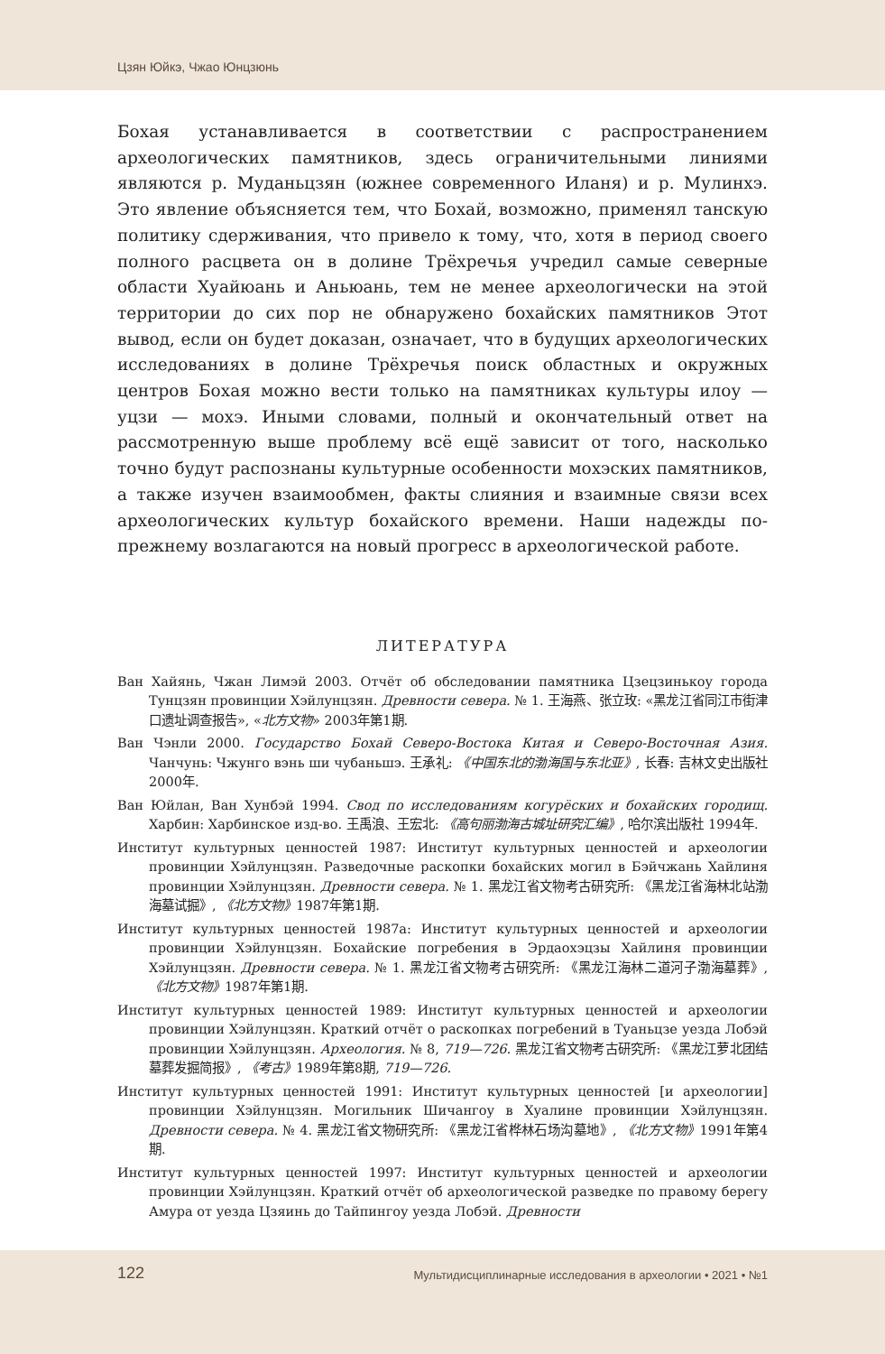Цзян Юйкэ, Чжао Юнцзюнь
Бохая устанавливается в соответствии с распространением археологических памятников, здесь ограничительными линиями являются р. Муданьцзян (южнее современного Иланя) и р. Мулинхэ. Это явление объясняется тем, что Бохай, возможно, применял танскую политику сдерживания, что привело к тому, что, хотя в период своего полного расцвета он в долине Трёхречья учредил самые северные области Хуайюань и Аньюань, тем не менее археологически на этой территории до сих пор не обнаружено бохайских памятников Этот вывод, если он будет доказан, означает, что в будущих археологических исследованиях в долине Трёхречья поиск областных и окружных центров Бохая можно вести только на памятниках культуры илоу — уцзи — мохэ. Иными словами, полный и окончательный ответ на рассмотренную выше проблему всё ещё зависит от того, насколько точно будут распознаны культурные особенности мохэских памятников, а также изучен взаимообмен, факты слияния и взаимные связи всех археологических культур бохайского времени. Наши надежды по-прежнему возлагаются на новый прогресс в археологической работе.
ЛИТЕРАТУРА
Ван Хайянь, Чжан Лимэй 2003. Отчёт об обследовании памятника Цзецзинькоу города Тунцзян провинции Хэйлунцзян. Древности севера. № 1. 王海燕、张立玫: «黑龙江省同江市街津口遗址调查报告», «北方文物» 2003年第1期.
Ван Чэнли 2000. Государство Бохай Северо-Востока Китая и Северо-Восточная Азия. Чанчунь: Чжунго вэнь ши чубаньшэ. 王承礼: 《中国东北的渤海国与东北亚》, 长春: 吉林文史出版社2000年.
Ван Юйлан, Ван Хунбэй 1994. Свод по исследованиям когурёских и бохайских городищ. Харбин: Харбинское изд-во. 王禹浪、王宏北: 《高句丽渤海古城址研究汇编》, 哈尔滨出版社 1994年.
Институт культурных ценностей 1987: Институт культурных ценностей и археологии провинции Хэйлунцзян. Разведочные раскопки бохайских могил в Бэйчжань Хайлиня провинции Хэйлунцзян. Древности севера. № 1. 黑龙江省文物考古研究所: 《黑龙江省海林北站渤海墓试掘》, 《北方文物》1987年第1期.
Институт культурных ценностей 1987a: Институт культурных ценностей и археологии провинции Хэйлунцзян. Бохайские погребения в Эрдаохэцзы Хайлиня провинции Хэйлунцзян. Древности севера. № 1. 黑龙江省文物考古研究所: 《黑龙江海林二道河子渤海墓葬》, 《北方文物》1987年第1期.
Институт культурных ценностей 1989: Институт культурных ценностей и археологии провинции Хэйлунцзян. Краткий отчёт о раскопках погребений в Туаньцзе уезда Лобэй провинции Хэйлунцзян. Археология. № 8, 719—726. 黑龙江省文物考古研究所: 《黑龙江萝北团结墓葬发掘简报》, 《考古》1989年第8期, 719—726.
Институт культурных ценностей 1991: Институт культурных ценностей [и археологии] провинции Хэйлунцзян. Могильник Шичангоу в Хуалине провинции Хэйлунцзян. Древности севера. № 4. 黑龙江省文物研究所: 《黑龙江省桦林石场沟墓地》, 《北方文物》1991年第4期.
Институт культурных ценностей 1997: Институт культурных ценностей и археологии провинции Хэйлунцзян. Краткий отчёт об археологической разведке по правому берегу Амура от уезда Цзяинь до Тайпингоу уезда Лобэй. Древности
122
Мультидисциплинарные исследования в археологии • 2021 • №1